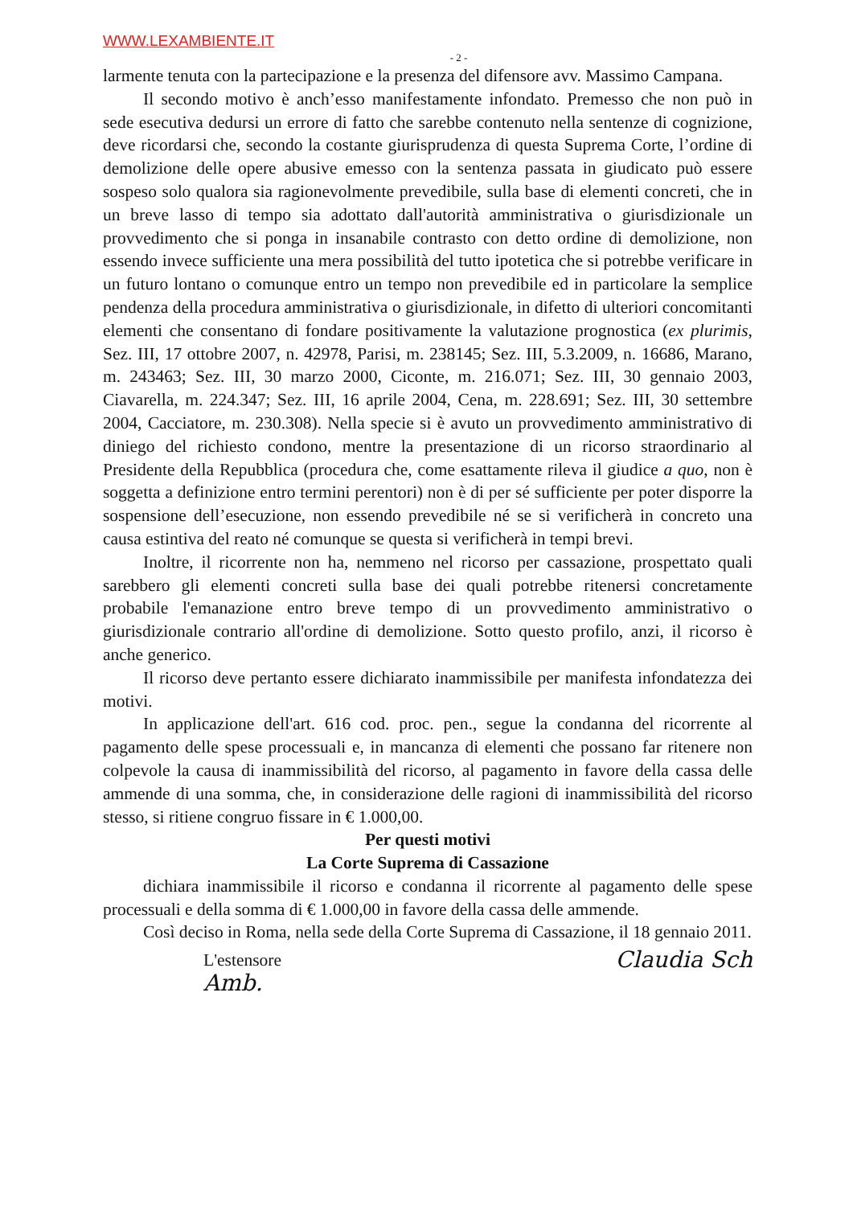WWW.LEXAMBIENTE.IT
- 2 -
larmente tenuta con la partecipazione e la presenza del difensore avv. Massimo Campana.
Il secondo motivo è anch’esso manifestamente infondato. Premesso che non può in sede esecutiva dedursi un errore di fatto che sarebbe contenuto nella sentenze di cognizione, deve ricordarsi che, secondo la costante giurisprudenza di questa Suprema Corte, l’ordine di demolizione delle opere abusive emesso con la sentenza passata in giudicato può essere sospeso solo qualora sia ragionevolmente prevedibile, sulla base di elementi concreti, che in un breve lasso di tempo sia adottato dall'autorità amministrativa o giurisdizionale un provvedimento che si ponga in insanabile contrasto con detto ordine di demolizione, non essendo invece sufficiente una mera possibilità del tutto ipotetica che si potrebbe verificare in un futuro lontano o comunque entro un tempo non prevedibile ed in particolare la semplice pendenza della procedura amministrativa o giurisdizionale, in difetto di ulteriori concomitanti elementi che consentano di fondare positivamente la valutazione prognostica (ex plurimis, Sez. III, 17 ottobre 2007, n. 42978, Parisi, m. 238145; Sez. III, 5.3.2009, n. 16686, Marano, m. 243463; Sez. III, 30 marzo 2000, Ciconte, m. 216.071; Sez. III, 30 gennaio 2003, Ciavarella, m. 224.347; Sez. III, 16 aprile 2004, Cena, m. 228.691; Sez. III, 30 settembre 2004, Cacciatore, m. 230.308). Nella specie si è avuto un provvedimento amministrativo di diniego del richiesto condono, mentre la presentazione di un ricorso straordinario al Presidente della Repubblica (procedura che, come esattamente rileva il giudice a quo, non è soggetta a definizione entro termini perentori) non è di per sé sufficiente per poter disporre la sospensione dell’esecuzione, non essendo prevedibile né se si verificherà in concreto una causa estintiva del reato né comunque se questa si verificherà in tempi brevi.
Inoltre, il ricorrente non ha, nemmeno nel ricorso per cassazione, prospettato quali sarebbero gli elementi concreti sulla base dei quali potrebbe ritenersi concretamente probabile l'emanazione entro breve tempo di un provvedimento amministrativo o giurisdizionale contrario all'ordine di demolizione. Sotto questo profilo, anzi, il ricorso è anche generico.
Il ricorso deve pertanto essere dichiarato inammissibile per manifesta infondatezza dei motivi.
In applicazione dell'art. 616 cod. proc. pen., segue la condanna del ricorrente al pagamento delle spese processuali e, in mancanza di elementi che possano far ritenere non colpevole la causa di inammissibilità del ricorso, al pagamento in favore della cassa delle ammende di una somma, che, in considerazione delle ragioni di inammissibilità del ricorso stesso, si ritiene congruo fissare in € 1.000,00.
Per questi motivi
La Corte Suprema di Cassazione
dichiara inammissibile il ricorso e condanna il ricorrente al pagamento delle spese processuali e della somma di € 1.000,00 in favore della cassa delle ammende.
Così deciso in Roma, nella sede della Corte Suprema di Cassazione, il 18 gennaio 2011.
L'estensore
Amb.
Claudia Sch